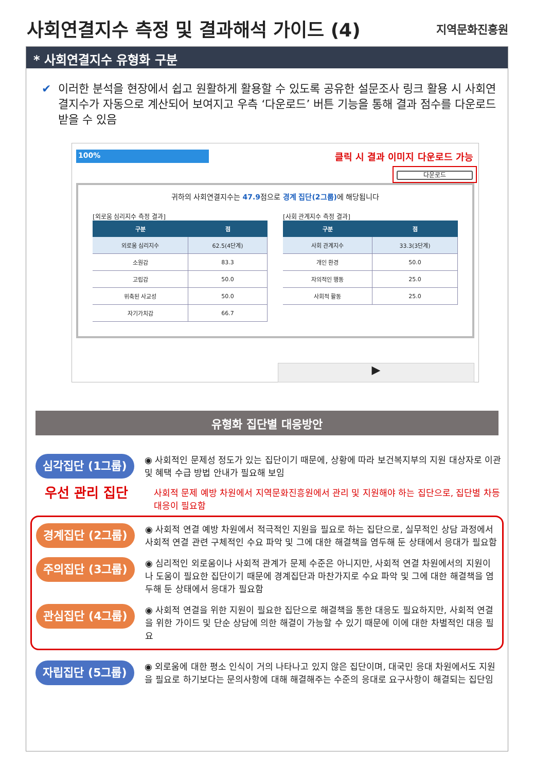사회연결지수 측정 및 결과해석 가이드 (4)
지역문화진흥원
* 사회연결지수 유형화 구분
✔ 이러한 분석을 현장에서 쉽고 원활하게 활용할 수 있도록 공유한 설문조사 링크 활용 시 사회연결지수가 자동으로 계산되어 보여지고 우측 ‘다운로드’ 버튼 기능을 통해 결과 점수를 다운로드 받을 수 있음
100%
클릭 시 결과 이미지 다운로드 가능
다운로드
귀하의 사회연결지수는 47.9점으로 경계 집단(2그룹) 에 해당됩니다
[외로움 심리지수 측정 결과]
| 구분 | 점 |
| --- | --- |
| 외로움 심리지수 | 62.5(4단계) |
| 소원감 | 83.3 |
| 고립감 | 50.0 |
| 위축된 사교성 | 50.0 |
| 자기가치감 | 66.7 |
[사회 관계지수 측정 결과]
| 구분 | 점 |
| --- | --- |
| 사회 관계지수 | 33.3(3단계) |
| 개인 환경 | 50.0 |
| 자의적인 행동 | 25.0 |
| 사회적 활동 | 25.0 |
▶
유형화 집단별 대응방안
심각집단 (1그룹)
◉ 사회적인 문제성 정도가 있는 집단이기 때문에, 상황에 따라 보건복지부의 지원 대상자로 이관 및 혜택 수급 방법 안내가 필요해 보임
우선 관리 집단
사회적 문제 예방 차원에서 지역문화진흥원에서 관리 및 지원해야 하는 집단으로, 집단별 차등 대응이 필요함
경계집단 (2그룹)
◉ 사회적 연결 예방 차원에서 적극적인 지원을 필요로 하는 집단으로, 실무적인 상담 과정에서 사회적 연결 관련 구체적인 수요 파악 및 그에 대한 해결책을 염두해 둔 상태에서 응대가 필요함
주의집단 (3그룹)
◉ 심리적인 외로움이나 사회적 관계가 문제 수준은 아니지만, 사회적 연결 차원에서의 지원이나 도움이 필요한 집단이기 때문에 경계집단과 마찬가지로 수요 파악 및 그에 대한 해결책을 염두해 둔 상태에서 응대가 필요함
관심집단 (4그룹)
◉ 사회적 연결을 위한 지원이 필요한 집단으로 해결책을 통한 대응도 필요하지만, 사회적 연결을 위한 가이드 및 단순 상담에 의한 해결이 가능할 수 있기 때문에 이에 대한 차별적인 대응 필요
자립집단 (5그룹)
◉ 외로움에 대한 평소 인식이 거의 나타나고 있지 않은 집단이며, 대국민 응대 차원에서도 지원을 필요로 하기보다는 문의사항에 대해 해결해주는 수준의 응대로 요구사항이 해결되는 집단임